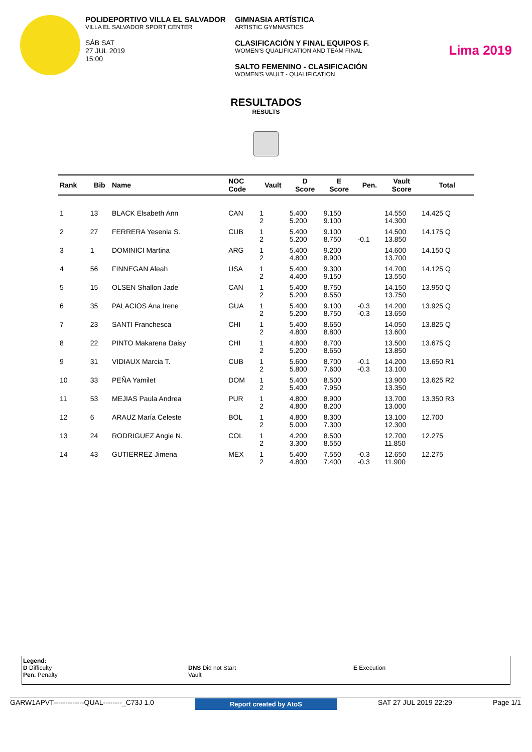POLIDEPORTIVO VILLA EL SALVADOR
VILLA EL SALVADOR SPORT CENTER
SÁB SAT
27 JUL 2019
15:00
GIMNASIA ARTÍSTICA
ARTISTIC GYMNASTICS
CLASIFICACIÓN Y FINAL EQUIPOS F.
WOMEN'S QUALIFICATION AND TEAM FINAL
SALTO FEMENINO - CLASIFICACIÓN
WOMEN'S VAULT - QUALIFICATION
Lima 2019
RESULTADOS
RESULTS
| Rank | Bib | Name | NOC Code | Vault | D Score | E Score | Pen. | Vault Score | Total |
| --- | --- | --- | --- | --- | --- | --- | --- | --- | --- |
| 1 | 13 | BLACK Elsabeth Ann | CAN | 1 2 | 5.400 5.200 | 9.150 9.100 | | 14.550 14.300 | 14.425 Q |
| 2 | 27 | FERRERA Yesenia S. | CUB | 1 2 | 5.400 5.200 | 9.100 8.750 | -0.1 | 14.500 13.850 | 14.175 Q |
| 3 | 1 | DOMINICI Martina | ARG | 1 2 | 5.400 4.800 | 9.200 8.900 | | 14.600 13.700 | 14.150 Q |
| 4 | 56 | FINNEGAN Aleah | USA | 1 2 | 5.400 4.400 | 9.300 9.150 | | 14.700 13.550 | 14.125 Q |
| 5 | 15 | OLSEN Shallon Jade | CAN | 1 2 | 5.400 5.200 | 8.750 8.550 | | 14.150 13.750 | 13.950 Q |
| 6 | 35 | PALACIOS Ana Irene | GUA | 1 2 | 5.400 5.200 | 9.100 8.750 | -0.3 -0.3 | 14.200 13.650 | 13.925 Q |
| 7 | 23 | SANTI Franchesca | CHI | 1 2 | 5.400 4.800 | 8.650 8.800 | | 14.050 13.600 | 13.825 Q |
| 8 | 22 | PINTO Makarena Daisy | CHI | 1 2 | 4.800 5.200 | 8.700 8.650 | | 13.500 13.850 | 13.675 Q |
| 9 | 31 | VIDIAUX Marcia T. | CUB | 1 2 | 5.600 5.800 | 8.700 7.600 | -0.1 -0.3 | 14.200 13.100 | 13.650 R1 |
| 10 | 33 | PEÑA Yamilet | DOM | 1 2 | 5.400 5.400 | 8.500 7.950 | | 13.900 13.350 | 13.625 R2 |
| 11 | 53 | MEJIAS Paula Andrea | PUR | 1 2 | 4.800 4.800 | 8.900 8.200 | | 13.700 13.000 | 13.350 R3 |
| 12 | 6 | ARAUZ María Celeste | BOL | 1 2 | 4.800 5.000 | 8.300 7.300 | | 13.100 12.300 | 12.700 |
| 13 | 24 | RODRIGUEZ Angie N. | COL | 1 2 | 4.200 3.300 | 8.500 8.550 | | 12.700 11.850 | 12.275 |
| 14 | 43 | GUTIERREZ Jimena | MEX | 1 2 | 5.400 4.800 | 7.550 7.400 | -0.3 -0.3 | 12.650 11.900 | 12.275 |
Legend:
D Difficulty
Pen. Penalty
DNS Did not Start
Vault
E Execution
GARW1APVT-------------QUAL--------_C73J 1.0 Report created by AtoS SAT 27 JUL 2019 22:29 Page 1/1